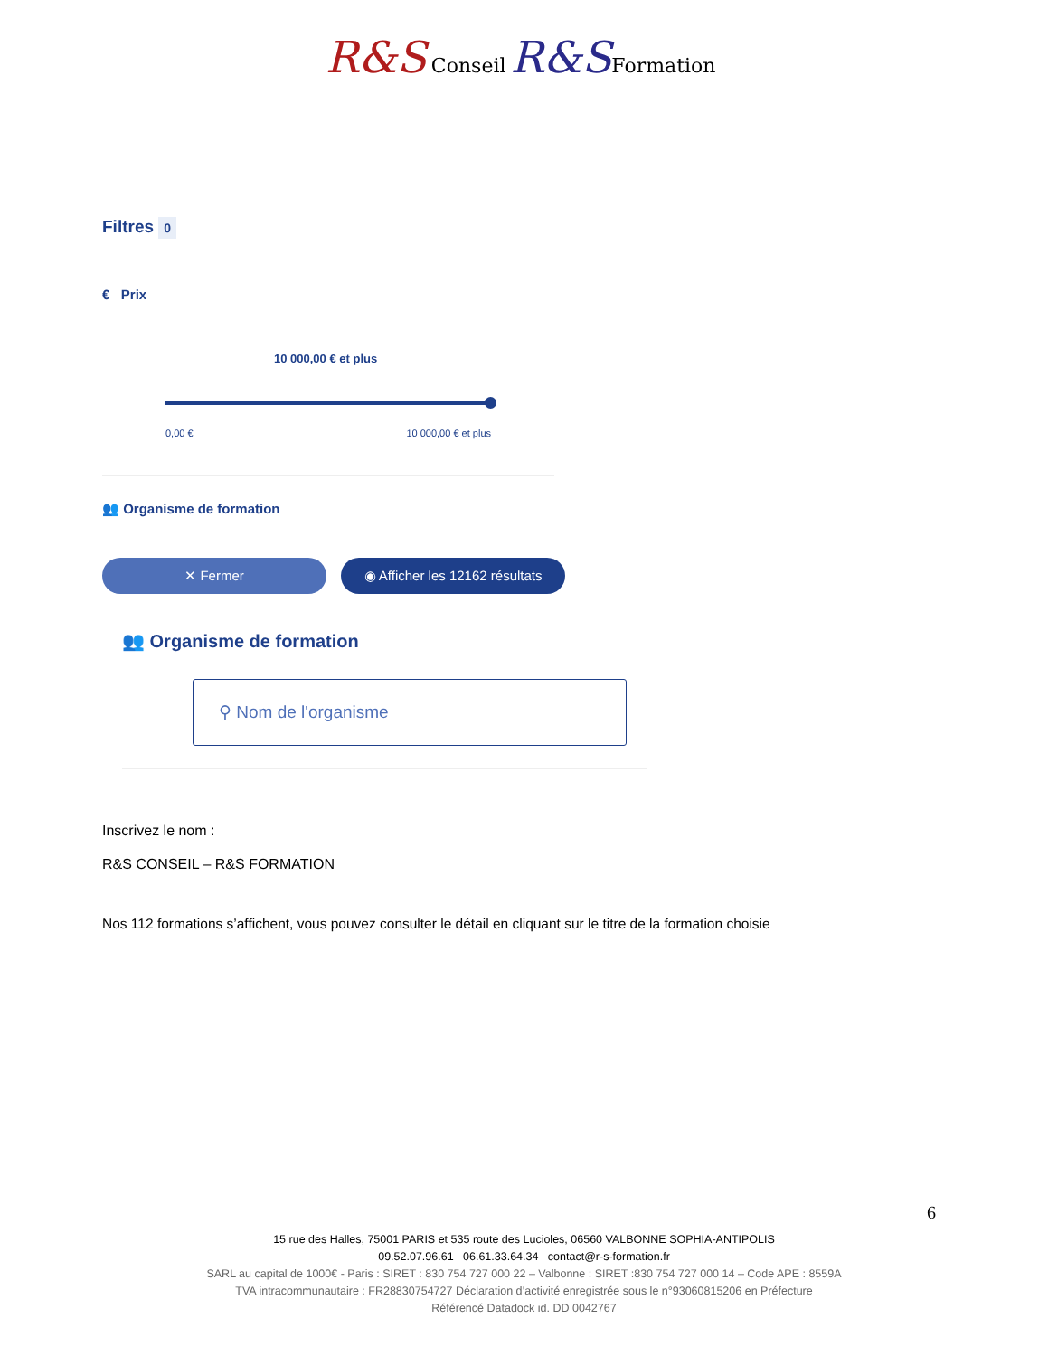R&S Conseil R&S Formation
Filtres 0
€ Prix
10 000,00 € et plus
0,00 € 10 000,00 € et plus
👥 Organisme de formation
✕ Fermer ◉ Afficher les 12162 résultats
👥 Organisme de formation
⚲ Nom de l'organisme
Inscrivez le nom :
R&S CONSEIL – R&S FORMATION
Nos 112 formations s’affichent, vous pouvez consulter le détail en cliquant sur le titre de la formation choisie
6
15 rue des Halles, 75001 PARIS et 535 route des Lucioles, 06560 VALBONNE SOPHIA-ANTIPOLIS
09.52.07.96.61 06.61.33.64.34 contact@r-s-formation.fr
SARL au capital de 1000€ - Paris : SIRET : 830 754 727 000 22 – Valbonne : SIRET :830 754 727 000 14 – Code APE : 8559A
TVA intracommunautaire : FR28830754727 Déclaration d’activité enregistrée sous le n°93060815206 en Préfecture
Référencé Datadock id. DD 0042767